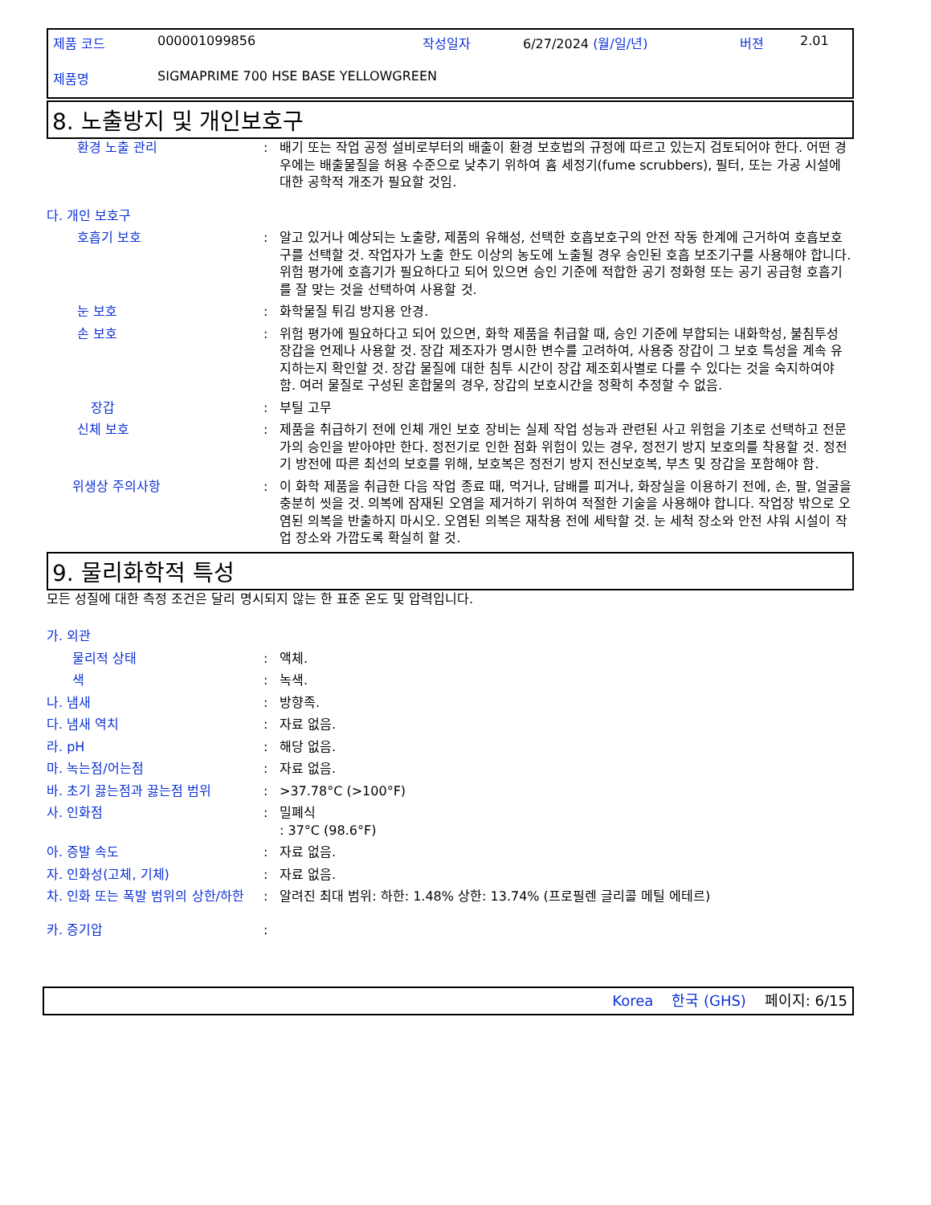제품 코드 000001099856 작성일자 6/27/2024 (월/일/년) 버젼 2.01
제품명 SIGMAPRIME 700 HSE BASE YELLOWGREEN
8. 노출방지 및 개인보호구
환경 노출 관리: 배기 또는 작업 공정 설비로부터의 배출이 환경 보호법의 규정에 따르고 있는지 검토되어야 한다. 어떤 경우에는 배출물질을 허용 수준으로 낮추기 위하여 흄 세정기(fume scrubbers), 필터, 또는 가공 시설에 대한 공학적 개조가 필요할 것임.
다. 개인 보호구
호흡기 보호: 알고 있거나 예상되는 노출량, 제품의 유해성, 선택한 호흡보호구의 안전 작동 한계에 근거하여 호흡보호구를 선택할 것. 작업자가 노출 한도 이상의 농도에 노출될 경우 승인된 호흡 보조기구를 사용해야 합니다. 위험 평가에 호흡기가 필요하다고 되어 있으면 승인 기준에 적합한 공기 정화형 또는 공기 공급형 호흡기를 잘 맞는 것을 선택하여 사용할 것.
눈 보호: 화학물질 튀김 방지용 안경.
손 보호: 위험 평가에 필요하다고 되어 있으면, 화학 제품을 취급할 때, 승인 기준에 부합되는 내화학성, 불침투성 장갑을 언제나 사용할 것. 장갑 제조자가 명시한 변수를 고려하여, 사용중 장갑이 그 보호 특성을 계속 유지하는지 확인할 것. 장갑 물질에 대한 침투 시간이 장갑 제조회사별로 다를 수 있다는 것을 숙지하여야 함. 여러 물질로 구성된 혼합물의 경우, 장갑의 보호시간을 정확히 추정할 수 없음.
장갑: 부틸 고무
신체 보호: 제품을 취급하기 전에 인체 개인 보호 장비는 실제 작업 성능과 관련된 사고 위험을 기초로 선택하고 전문가의 승인을 받아야만 한다. 정전기로 인한 점화 위험이 있는 경우, 정전기 방지 보호의를 착용할 것. 정전기 방전에 따른 최선의 보호를 위해, 보호복은 정전기 방지 전신보호복, 부츠 및 장갑을 포함해야 함.
위생상 주의사항: 이 화학 제품을 취급한 다음 작업 종료 때, 먹거나, 담배를 피거나, 화장실을 이용하기 전에, 손, 팔, 얼굴을 충분히 씻을 것. 의복에 잠재된 오염을 제거하기 위하여 적절한 기술을 사용해야 합니다. 작업장 밖으로 오염된 의복을 반출하지 마시오. 오염된 의복은 재착용 전에 세탁할 것. 눈 세척 장소와 안전 샤워 시설이 작업 장소와 가깝도록 확실히 할 것.
9. 물리화학적 특성
모든 성질에 대한 측정 조건은 달리 명시되지 않는 한 표준 온도 및 압력입니다.
가. 외관
물리적 상태: 액체.
색: 녹색.
나. 냄새: 방향족.
다. 냄새 역치: 자료 없음.
라. pH: 해당 없음.
마. 녹는점/어는점: 자료 없음.
바. 초기 끓는점과 끓는점 범위: >37.78°C (>100°F)
사. 인화점: 밀폐식
: 37°C (98.6°F)
아. 증발 속도: 자료 없음.
자. 인화성(고체, 기체): 자료 없음.
차. 인화 또는 폭발 범위의 상한/하한: 알려진 최대 범위: 하한: 1.48% 상한: 13.74% (프로필렌 글리콜 메틸 에테르)
카. 증기압:
Korea 한국 (GHS) 페이지: 6/15